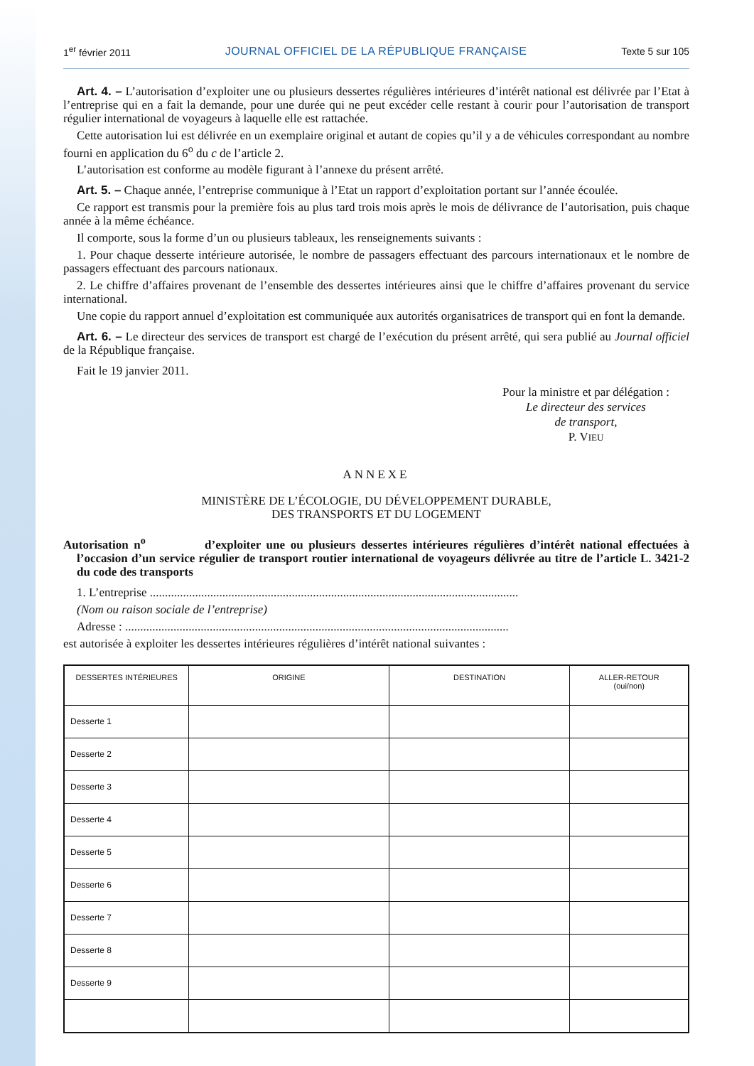1<sup>er</sup> février 2011 JOURNAL OFFICIEL DE LA RÉPUBLIQUE FRANÇAISE Texte 5 sur 105
Art. 4. – L’autorisation d’exploiter une ou plusieurs dessertes régulières intérieures d’intérêt national est délivrée par l’Etat à l’entreprise qui en a fait la demande, pour une durée qui ne peut excéder celle restant à courir pour l’autorisation de transport régulier international de voyageurs à laquelle elle est rattachée.
Cette autorisation lui est délivrée en un exemplaire original et autant de copies qu’il y a de véhicules correspondant au nombre fourni en application du 6<sup>o</sup> du c de l’article 2.
L’autorisation est conforme au modèle figurant à l’annexe du présent arrêté.
Art. 5. – Chaque année, l’entreprise communique à l’Etat un rapport d’exploitation portant sur l’année écoulée.
Ce rapport est transmis pour la première fois au plus tard trois mois après le mois de délivrance de l’autorisation, puis chaque année à la même échéance.
Il comporte, sous la forme d’un ou plusieurs tableaux, les renseignements suivants :
1. Pour chaque desserte intérieure autorisée, le nombre de passagers effectuant des parcours internationaux et le nombre de passagers effectuant des parcours nationaux.
2. Le chiffre d’affaires provenant de l’ensemble des dessertes intérieures ainsi que le chiffre d’affaires provenant du service international.
Une copie du rapport annuel d’exploitation est communiquée aux autorités organisatrices de transport qui en font la demande.
Art. 6. – Le directeur des services de transport est chargé de l’exécution du présent arrêté, qui sera publié au Journal officiel de la République française.
Fait le 19 janvier 2011.
Pour la ministre et par délégation :
Le directeur des services
de transport,
P. VIEU
ANNEXE
MINISTÈRE DE L’ÉCOLOGIE, DU DÉVELOPPEMENT DURABLE,
DES TRANSPORTS ET DU LOGEMENT
Autorisation n<sup>o</sup> d’exploiter une ou plusieurs dessertes intérieures régulières d’intérêt national effectuées à l’occasion d’un service régulier de transport routier international de voyageurs délivrée au titre de l’article L. 3421-2 du code des transports
1. L’entreprise ..........................................................................................................................
(Nom ou raison sociale de l’entreprise)
Adresse : ...............................................................................................................................
est autorisée à exploiter les dessertes intérieures régulières d’intérêt national suivantes :
| DESSERTES INTÉRIEURES | ORIGINE | DESTINATION | ALLER-RETOUR (oui/non) |
| --- | --- | --- | --- |
| Desserte 1 | | | |
| Desserte 2 | | | |
| Desserte 3 | | | |
| Desserte 4 | | | |
| Desserte 5 | | | |
| Desserte 6 | | | |
| Desserte 7 | | | |
| Desserte 8 | | | |
| Desserte 9 | | | |